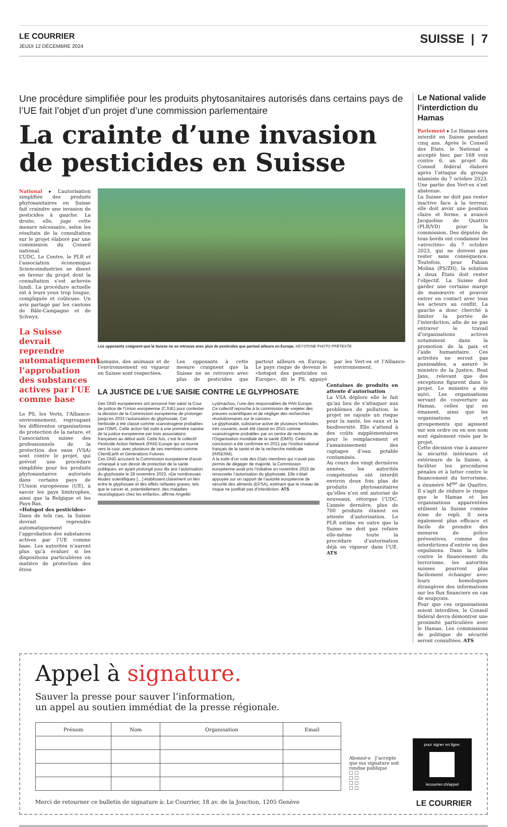LE COURRIER
JEUDI 12 DÉCEMBRE 2024
SUISSE | 7
Une procédure simplifiée pour les produits phytosanitaires autorisés dans certains pays de l’UE fait l’objet d’un projet d’une commission parlementaire
La crainte d’une invasion de pesticides en Suisse
National ▸ L’autorisation simplifiée des produits phytosanitaires en Suisse fait craindre une invasion de pesticides à gauche. La droite, elle, juge cette mesure nécessaire, selon les résultats de la consultation sur le projet élaboré par une commission du Conseil national.
L’UDC, Le Centre, le PLR et l’association économique Scienceindustries se disent en faveur du projet dont la consultation s’est achevée lundi. La procédure actuelle est à leurs yeux trop longue, compliquée et coûteuse. Un avis partagé par les cantons de Bâle-Campagne et de Schwyz.
La Suisse devrait reprendre automatiquement l’approbation des substances actives par l’UE comme base
Le PS, les Verts, l’Alliance-environnement, regroupant les différentes organisations de protection de la nature, et l’association suisse des professionnels de la protection des eaux (VSA) sont contre le projet, qui prévoit une procédure simplifiée pour les produits phytosanitaires autorisés dans certains pays de l’Union européenne (UE), à savoir les pays limitrophes, ainsi que la Belgique et les Pays-Bas.
«Hotspot des pesticides»
Dans de tels cas, la Suisse devrait reprendre automatiquement l’approbation des substances actives par l’UE comme base. Les autorités n’auront plus qu’à évaluer si les dispositions particulières en matière de protection des êtres
Les opposants craignent que la Suisse ne se retrouve avec plus de pesticides que partout ailleurs en Europe. KEYSTONE PHOTO PRÉTEXTE
humains, des animaux et de l’environnement en vigueur en Suisse sont respectées.
Les opposants à cette mesure craignent que la Suisse ne se retrouve avec plus de pesticides que partout ailleurs en Europe. Le pays risque de devenir le «hotspot des pesticides en Europe», dit le PS, appuyé par les Vert·es et l’Alliance-environnement.
LA JUSTICE DE L’UE SAISIE CONTRE LE GLYPHOSATE
Des ONG européennes ont annoncé hier saisir la Cour de justice de l’Union européenne (CJUE) pour contester la décision de la Commission européenne de prolonger jusqu’en 2033 l’autorisation du glyphosate. Cet herbicide a été classé comme «cancérogène probable» par l’OMS. Cette action fait suite à une première saisine de la justice européenne par trois associations françaises au début août. Cette fois, c’est le collectif Pesticide Action Network (PAN) Europe qui se tourne vers la cour, avec plusieurs de ses membres comme ClientEarth et Générations Futures.
Ces ONG accusent la Commission européenne d’avoir «manqué à son devoir de protection de la santé publique», en ayant prolongé pour dix ans l’autorisation du glyphosate le 28 novembre 2023. «De nombreuses études scientifiques […] établissent clairement un lien entre le glyphosate et des effets néfastes graves, tels que le cancer et, potentiellement, des maladies neurologiques chez les enfants», affirme Angeliki Lysimachou, l’une des responsables de PAN Europe. Ce collectif reproche à la commission de «rejeter des preuves scientifiques et de négliger des recherches révolutionnaires sur le cancer».
Le glyphosate, substance active de plusieurs herbicides très courants, avait été classé en 2015 comme «cancérogène probable» par un centre de recherche de l’Organisation mondiale de la santé (OMS). Cette conclusion a été confirmée en 2021 par l’institut national français de la santé et de la recherche médicale (INSERM).
A la suite d’un vote des Etats membres qui n’avait pas permis de dégager de majorité, la Commission européenne avait pris l’initiative en novembre 2023 de renouveler l’autorisation du glyphosate. Elle s’était appuyée sur un rapport de l’autorité européenne de sécurité des aliments (EFSA), estimant que le niveau de risque ne justifiait pas d’interdiction. ATS
Centaines de produits en attente d’autorisation
La VSA déplore elle le fait qu’au lieu de s’attaquer aux problèmes de pollution, le projet ne rajoute un risque pour la santé, les eaux et la biodiversité. Elle s’attend à des coûts supplémentaires pour le remplacement et l’assainissement des captages d’eau potable contaminés.
Au cours des vingt dernières années, les autorités compétentes ont interdit environ deux fois plus de produits phytosanitaires qu’elles n’en ont autorisé de nouveaux, rétorque l’UDC. L’année dernière, plus de 700 produits étaient en attente d’autorisation. Le PLR estime en outre que la Suisse ne doit pas refaire elle-même toute la procédure d’autorisation déjà en vigueur dans l’UE. ATS
Le National valide l’interdiction du Hamas
Parlement ▸ Le Hamas sera interdit en Suisse pendant cinq ans. Après le Conseil des Etats, le National a accepté hier, par 168 voix contre 6, un projet du Conseil fédéral élaboré après l’attaque du groupe islamiste du 7 octobre 2023. Une partie des Vert·es s’est abstenue.
La Suisse ne doit pas rester inactive face à la terreur, elle doit avoir une position claire et ferme, a avancé Jacqueline de Quattro (PLR/VD) pour la commission. Des députés de tous bords ont condamné les «atrocités» du 7 octobre 2023, qui ne doivent pas rester sans conséquence. Toutefois, pour Fabian Molina (PS/ZH), la solution à deux Etats doit rester l’objectif. La Suisse doit garder une certaine marge de manœuvre et pouvoir entrer en contact avec tous les acteurs au conflit. La gauche a donc cherché à limiter la portée de l’interdiction, afin de ne pas entraver le travail d’organisations actives notamment dans la promotion de la paix et l’aide humanitaire. Ces activités ne seront pas punissables, a assuré le ministre de la Justice, Beat Jans, relevant que des exceptions figurent dans le projet. Le ministre a été suivi. Les organisations servant de couverture au Hamas, celles qui en émanent, ainsi que les organisations et groupements qui agissent sur son ordre ou en son nom sont également visés par le projet.
Cette décision vise à assurer la sécurité intérieure et extérieure de la Suisse, à faciliter les procédures pénales et à lutter contre le financement du terrorisme, a énuméré M<sup>me</sup> de Quattro. Il s’agit de réduire le risque que le Hamas et les organisations apparentées utilisent la Suisse comme zone de repli. Il sera également plus efficace et facile de prendre des mesures de police préventives, comme des interdictions d’entrée ou des expulsions. Dans la lutte contre le financement du terrorisme, les autorités suisses pourront plus facilement échanger avec leurs homologues étrangères des informations sur les flux financiers en cas de soupçons.
Pour que ces organisations soient interdites, le Conseil fédéral devra démontrer une proximité particulière avec le Hamas. Les commissions de politique de sécurité seront consultées. ATS
Appel à signature.
Sauver la presse pour sauver l’information,
un appel au soutien immédiat de la presse régionale.
| Prénom | Nom | Organisation | Email |
| --- | --- | --- | --- |
Abonné·e J’accepte que ma signature soit rendue publique
☐ ☐
☐ ☐
☐ ☐
☐ ☐
pour signer en ligne:
lecourrier.ch/appel
Merci de retourner ce bulletin de signature à: Le Courrier, 18 av. de la Jonction, 1205 Genève LE COURRIER